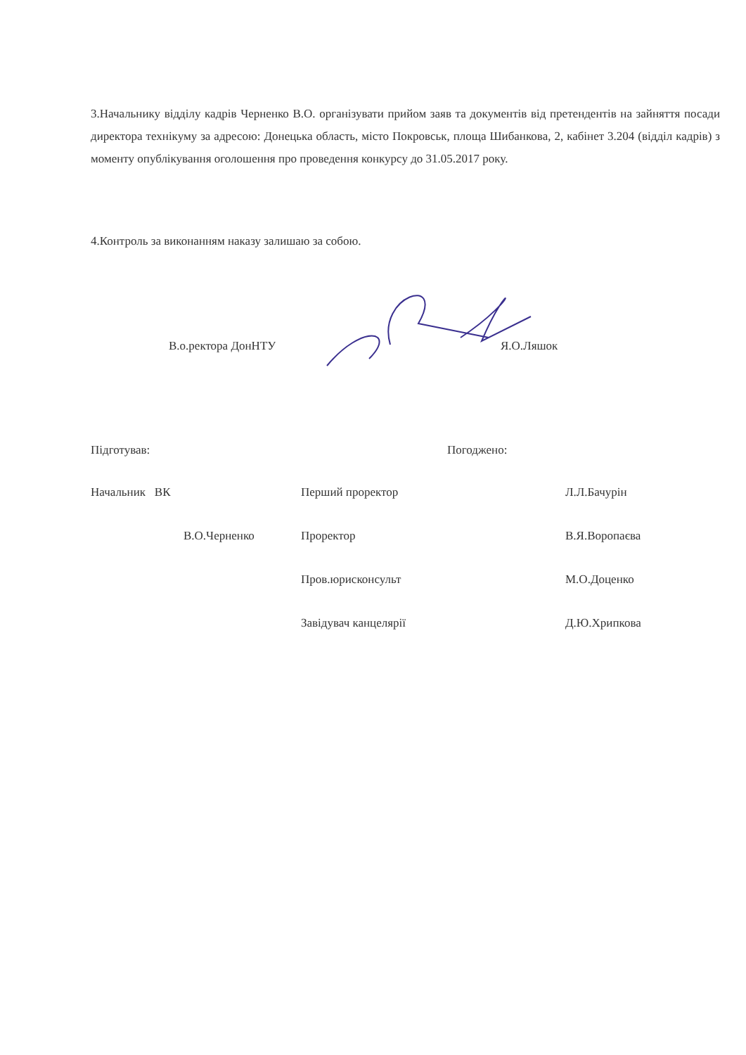3.Начальнику відділу кадрів Черненко В.О. організувати прийом заяв та документів від претендентів на зайняття посади директора технікуму за адресою: Донецька область, місто Покровськ, площа Шибанкова, 2, кабінет 3.204 (відділ кадрів) з моменту опублікування оголошення про проведення конкурсу до 31.05.2017 року.
4.Контроль за виконанням наказу залишаю за собою.
В.о.ректора ДонНТУ Я.О.Ляшок
Підготував: Погоджено:
Начальник ВК Перший проректор Л.Л.Бачурін
В.О.Черненко Проректор В.Я.Воропаєва
Пров.юрисконсульт М.О.Доценко
Завідувач канцелярії Д.Ю.Хрипкова